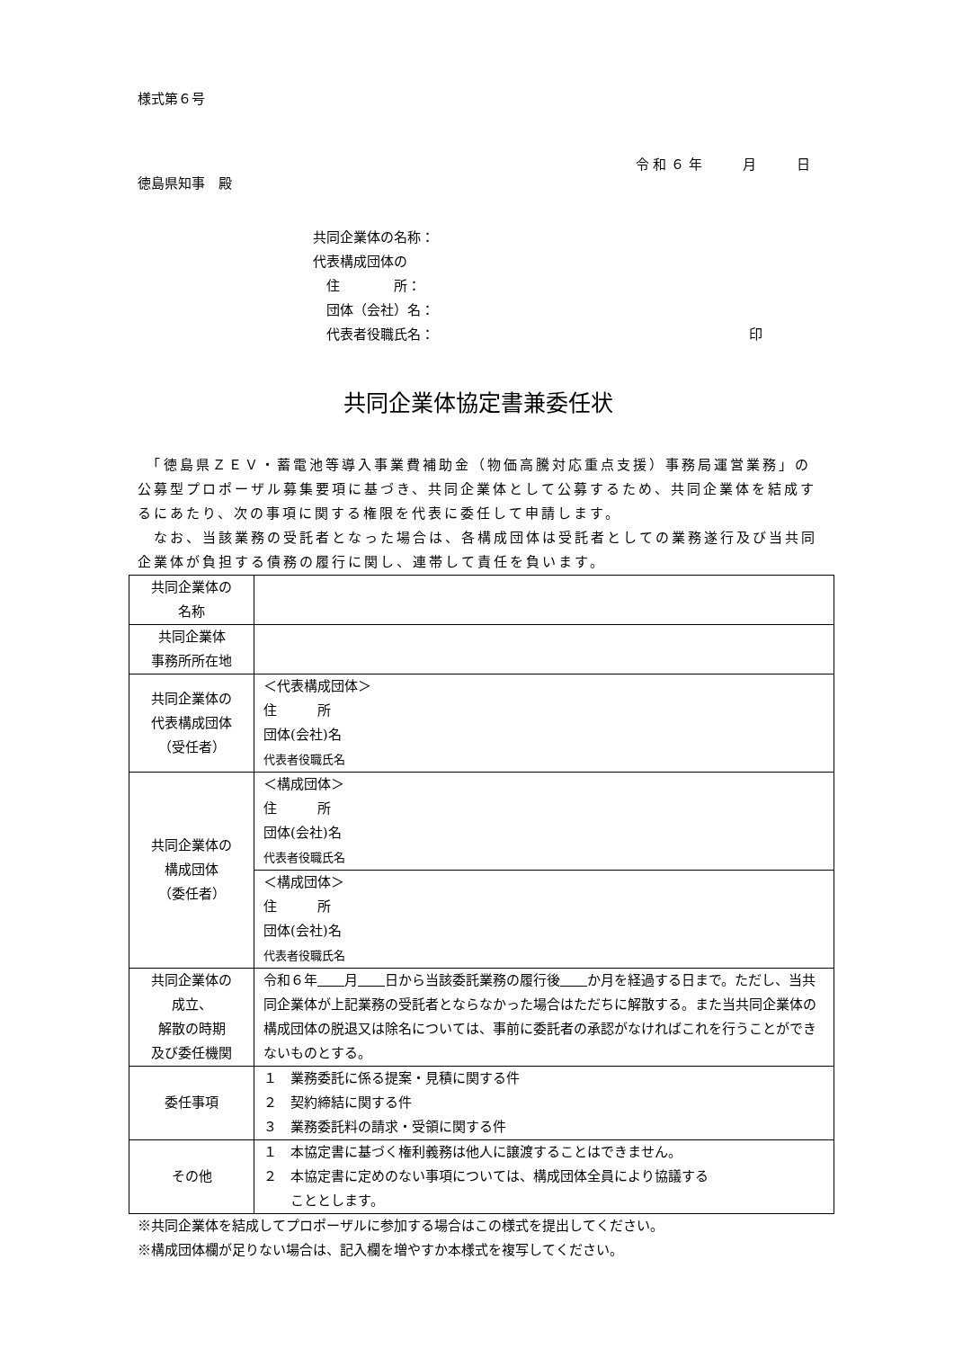様式第６号
令 和 ６ 年　　　月　　　日
徳島県知事　殿
共同企業体の名称：
代表構成団体の
　住　　　　所：
　団体（会社）名：
　代表者役職氏名： 印
共同企業体協定書兼委任状
　「徳島県ＺＥＶ・蓄電池等導入事業費補助金（物価高騰対応重点支援）事務局運営業務」の公募型プロポーザル募集要項に基づき、共同企業体として公募するため、共同企業体を結成するにあたり、次の事項に関する権限を代表に委任して申請します。
　なお、当該業務の受託者となった場合は、各構成団体は受託者としての業務遂行及び当共同企業体が負担する債務の履行に関し、連帯して責任を負います。
| 共同企業体の 名称 | |
| 共同企業体 事務所所在地 | |
| 共同企業体の 代表構成団体 （受任者） | ＜代表構成団体＞ 住 所 団体(会社)名 代表者役職氏名 |
| 共同企業体の 構成団体 （委任者） | ＜構成団体＞ 住 所 団体(会社)名 代表者役職氏名 |
| | ＜構成団体＞ 住 所 団体(会社)名 代表者役職氏名 |
| 共同企業体の 成立、 解散の時期 及び委任機関 | 令和６年 月 日から当該委託業務の履行後 か月を経過する日まで。ただし、当共同企業体が上記業務の受託者とならなかった場合はただちに解散する。また当共同企業体の構成団体の脱退又は除名については、事前に委託者の承認がなければこれを行うことができないものとする。 |
| 委任事項 | １ 業務委託に係る提案・見積に関する件 ２ 契約締結に関する件 ３ 業務委託料の請求・受領に関する件 |
| その他 | １ 本協定書に基づく権利義務は他人に譲渡することはできません。 ２ 本協定書に定めのない事項については、構成団体全員により協議する こととします。 |
※共同企業体を結成してプロポーザルに参加する場合はこの様式を提出してください。
※構成団体欄が足りない場合は、記入欄を増やすか本様式を複写してください。